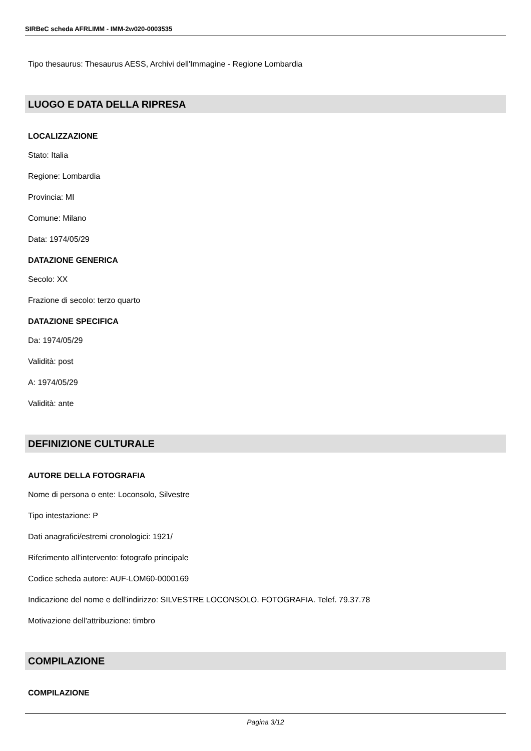SIRBeC scheda AFRLIMM - IMM-2w020-0003535
Tipo thesaurus: Thesaurus AESS, Archivi dell'Immagine - Regione Lombardia
LUOGO E DATA DELLA RIPRESA
LOCALIZZAZIONE
Stato: Italia
Regione: Lombardia
Provincia: MI
Comune: Milano
Data: 1974/05/29
DATAZIONE GENERICA
Secolo: XX
Frazione di secolo: terzo quarto
DATAZIONE SPECIFICA
Da: 1974/05/29
Validità: post
A: 1974/05/29
Validità: ante
DEFINIZIONE CULTURALE
AUTORE DELLA FOTOGRAFIA
Nome di persona o ente: Loconsolo, Silvestre
Tipo intestazione: P
Dati anagrafici/estremi cronologici: 1921/
Riferimento all'intervento: fotografo principale
Codice scheda autore: AUF-LOM60-0000169
Indicazione del nome e dell'indirizzo: SILVESTRE LOCONSOLO. FOTOGRAFIA. Telef. 79.37.78
Motivazione dell'attribuzione: timbro
COMPILAZIONE
COMPILAZIONE
Pagina 3/12